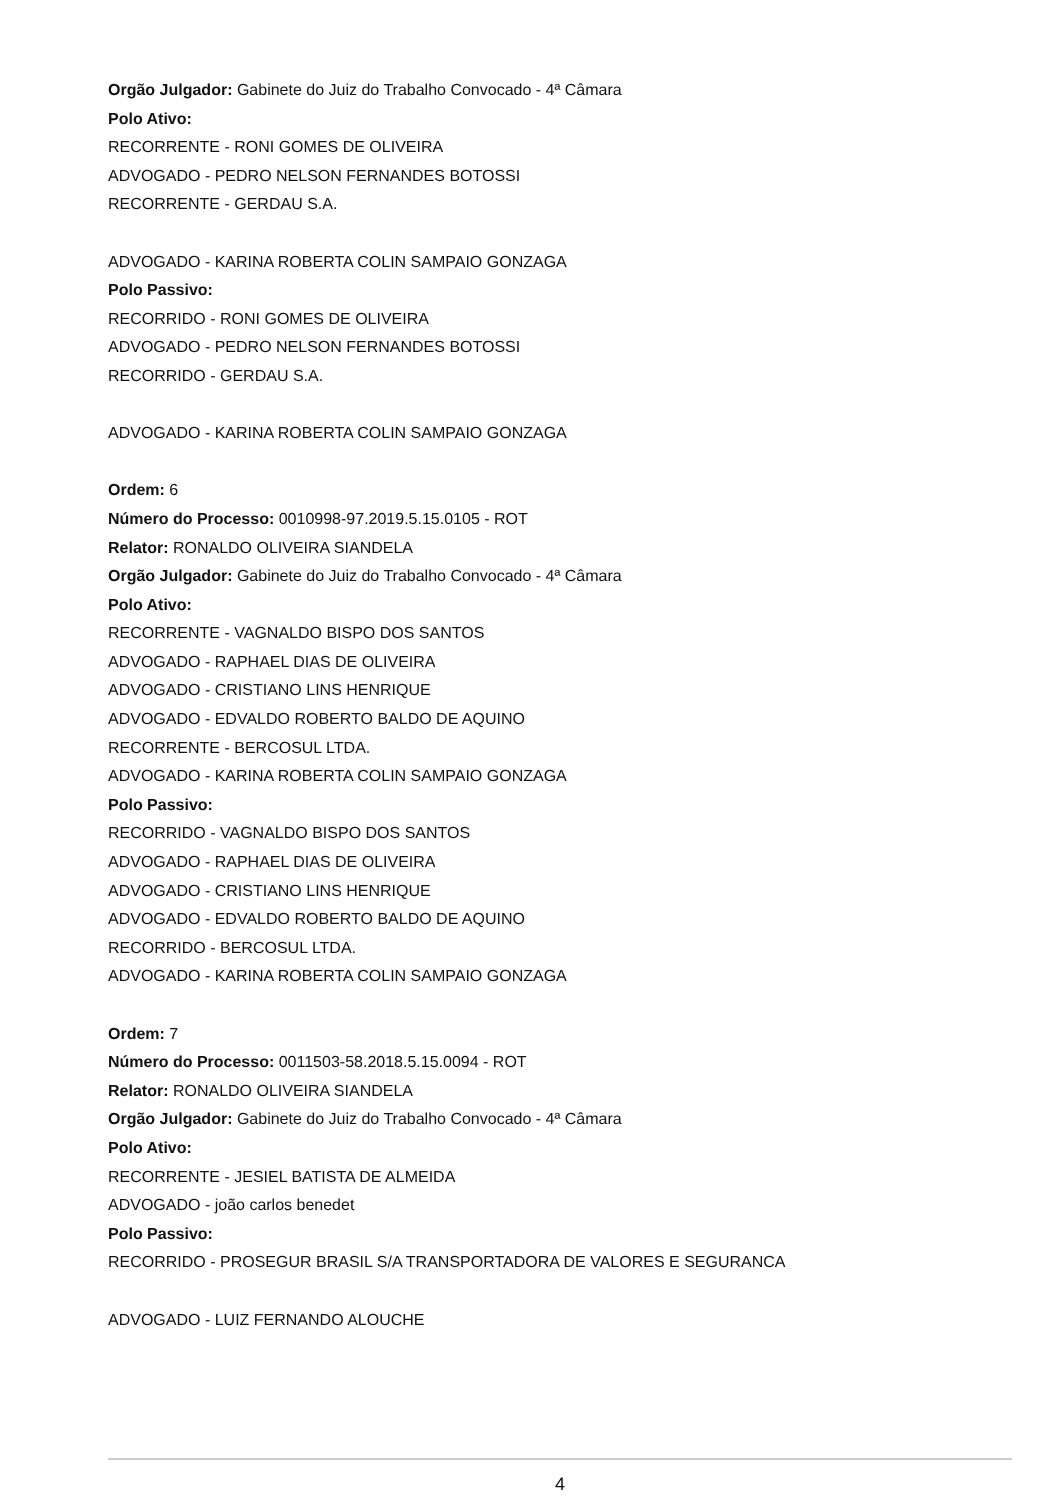Orgão Julgador: Gabinete do Juiz do Trabalho Convocado - 4ª Câmara
Polo Ativo:
RECORRENTE - RONI GOMES DE OLIVEIRA
ADVOGADO - PEDRO NELSON FERNANDES BOTOSSI
RECORRENTE - GERDAU S.A.
ADVOGADO - KARINA ROBERTA COLIN SAMPAIO GONZAGA
Polo Passivo:
RECORRIDO - RONI GOMES DE OLIVEIRA
ADVOGADO - PEDRO NELSON FERNANDES BOTOSSI
RECORRIDO - GERDAU S.A.
ADVOGADO - KARINA ROBERTA COLIN SAMPAIO GONZAGA
Ordem: 6
Número do Processo: 0010998-97.2019.5.15.0105 - ROT
Relator: RONALDO OLIVEIRA SIANDELA
Orgão Julgador: Gabinete do Juiz do Trabalho Convocado - 4ª Câmara
Polo Ativo:
RECORRENTE - VAGNALDO BISPO DOS SANTOS
ADVOGADO - RAPHAEL DIAS DE OLIVEIRA
ADVOGADO - CRISTIANO LINS HENRIQUE
ADVOGADO - EDVALDO ROBERTO BALDO DE AQUINO
RECORRENTE - BERCOSUL LTDA.
ADVOGADO - KARINA ROBERTA COLIN SAMPAIO GONZAGA
Polo Passivo:
RECORRIDO - VAGNALDO BISPO DOS SANTOS
ADVOGADO - RAPHAEL DIAS DE OLIVEIRA
ADVOGADO - CRISTIANO LINS HENRIQUE
ADVOGADO - EDVALDO ROBERTO BALDO DE AQUINO
RECORRIDO - BERCOSUL LTDA.
ADVOGADO - KARINA ROBERTA COLIN SAMPAIO GONZAGA
Ordem: 7
Número do Processo: 0011503-58.2018.5.15.0094 - ROT
Relator: RONALDO OLIVEIRA SIANDELA
Orgão Julgador: Gabinete do Juiz do Trabalho Convocado - 4ª Câmara
Polo Ativo:
RECORRENTE - JESIEL BATISTA DE ALMEIDA
ADVOGADO - joão carlos benedet
Polo Passivo:
RECORRIDO - PROSEGUR BRASIL S/A TRANSPORTADORA DE VALORES E SEGURANCA
ADVOGADO - LUIZ FERNANDO ALOUCHE
4